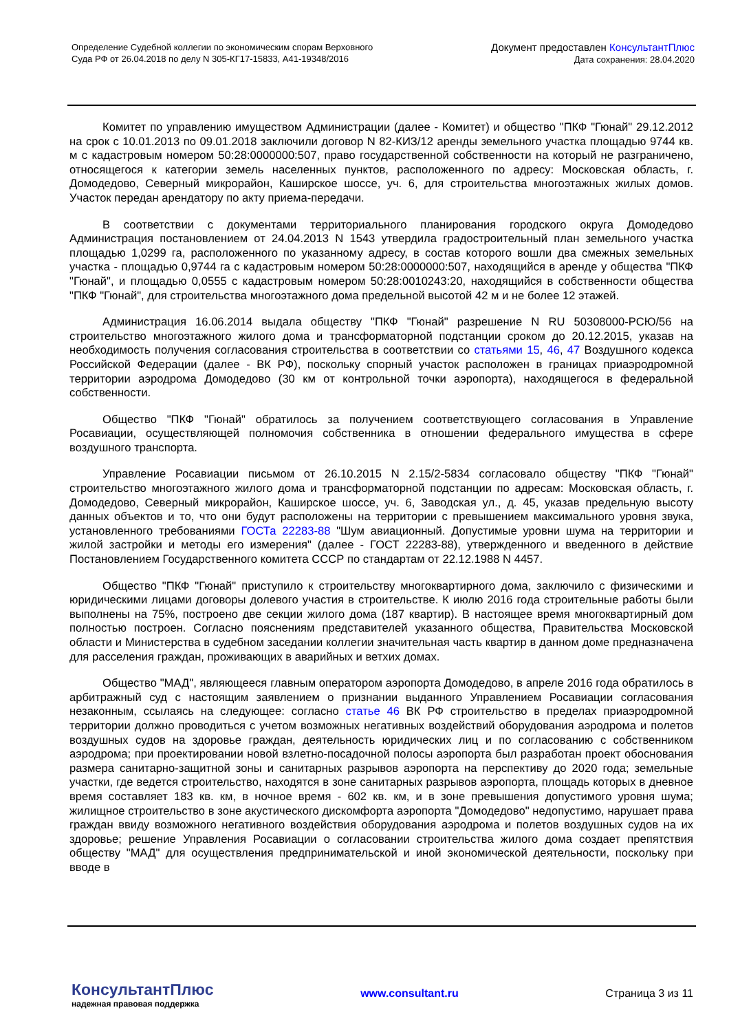Определение Судебной коллегии по экономическим спорам Верховного
Суда РФ от 26.04.2018 по делу N 305-КГ17-15833, А41-19348/2016
Документ предоставлен КонсультантПлюс
Дата сохранения: 28.04.2020
Комитет по управлению имуществом Администрации (далее - Комитет) и общество "ПКФ "Гюнай" 29.12.2012 на срок с 10.01.2013 по 09.01.2018 заключили договор N 82-КИЗ/12 аренды земельного участка площадью 9744 кв. м с кадастровым номером 50:28:0000000:507, право государственной собственности на который не разграничено, относящегося к категории земель населенных пунктов, расположенного по адресу: Московская область, г. Домодедово, Северный микрорайон, Каширское шоссе, уч. 6, для строительства многоэтажных жилых домов. Участок передан арендатору по акту приема-передачи.
В соответствии с документами территориального планирования городского округа Домодедово Администрация постановлением от 24.04.2013 N 1543 утвердила градостроительный план земельного участка площадью 1,0299 га, расположенного по указанному адресу, в состав которого вошли два смежных земельных участка - площадью 0,9744 га с кадастровым номером 50:28:0000000:507, находящийся в аренде у общества "ПКФ "Гюнай", и площадью 0,0555 с кадастровым номером 50:28:0010243:20, находящийся в собственности общества "ПКФ "Гюнай", для строительства многоэтажного дома предельной высотой 42 м и не более 12 этажей.
Администрация 16.06.2014 выдала обществу "ПКФ "Гюнай" разрешение N RU 50308000-РСЮ/56 на строительство многоэтажного жилого дома и трансформаторной подстанции сроком до 20.12.2015, указав на необходимость получения согласования строительства в соответствии со статьями 15, 46, 47 Воздушного кодекса Российской Федерации (далее - ВК РФ), поскольку спорный участок расположен в границах приаэродромной территории аэродрома Домодедово (30 км от контрольной точки аэропорта), находящегося в федеральной собственности.
Общество "ПКФ "Гюнай" обратилось за получением соответствующего согласования в Управление Росавиации, осуществляющей полномочия собственника в отношении федерального имущества в сфере воздушного транспорта.
Управление Росавиации письмом от 26.10.2015 N 2.15/2-5834 согласовало обществу "ПКФ "Гюнай" строительство многоэтажного жилого дома и трансформаторной подстанции по адресам: Московская область, г. Домодедово, Северный микрорайон, Каширское шоссе, уч. 6, Заводская ул., д. 45, указав предельную высоту данных объектов и то, что они будут расположены на территории с превышением максимального уровня звука, установленного требованиями ГОСТа 22283-88 "Шум авиационный. Допустимые уровни шума на территории и жилой застройки и методы его измерения" (далее - ГОСТ 22283-88), утвержденного и введенного в действие Постановлением Государственного комитета СССР по стандартам от 22.12.1988 N 4457.
Общество "ПКФ "Гюнай" приступило к строительству многоквартирного дома, заключило с физическими и юридическими лицами договоры долевого участия в строительстве. К июлю 2016 года строительные работы были выполнены на 75%, построено две секции жилого дома (187 квартир). В настоящее время многоквартирный дом полностью построен. Согласно пояснениям представителей указанного общества, Правительства Московской области и Министерства в судебном заседании коллегии значительная часть квартир в данном доме предназначена для расселения граждан, проживающих в аварийных и ветхих домах.
Общество "МАД", являющееся главным оператором аэропорта Домодедово, в апреле 2016 года обратилось в арбитражный суд с настоящим заявлением о признании выданного Управлением Росавиации согласования незаконным, ссылаясь на следующее: согласно статье 46 ВК РФ строительство в пределах приаэродромной территории должно проводиться с учетом возможных негативных воздействий оборудования аэродрома и полетов воздушных судов на здоровье граждан, деятельность юридических лиц и по согласованию с собственником аэродрома; при проектировании новой взлетно-посадочной полосы аэропорта был разработан проект обоснования размера санитарно-защитной зоны и санитарных разрывов аэропорта на перспективу до 2020 года; земельные участки, где ведется строительство, находятся в зоне санитарных разрывов аэропорта, площадь которых в дневное время составляет 183 кв. км, в ночное время - 602 кв. км, и в зоне превышения допустимого уровня шума; жилищное строительство в зоне акустического дискомфорта аэропорта "Домодедово" недопустимо, нарушает права граждан ввиду возможного негативного воздействия оборудования аэродрома и полетов воздушных судов на их здоровье; решение Управления Росавиации о согласовании строительства жилого дома создает препятствия обществу "МАД" для осуществления предпринимательской и иной экономической деятельности, поскольку при вводе в
КонсультантПлюс
надежная правовая поддержка
www.consultant.ru Страница 3 из 11